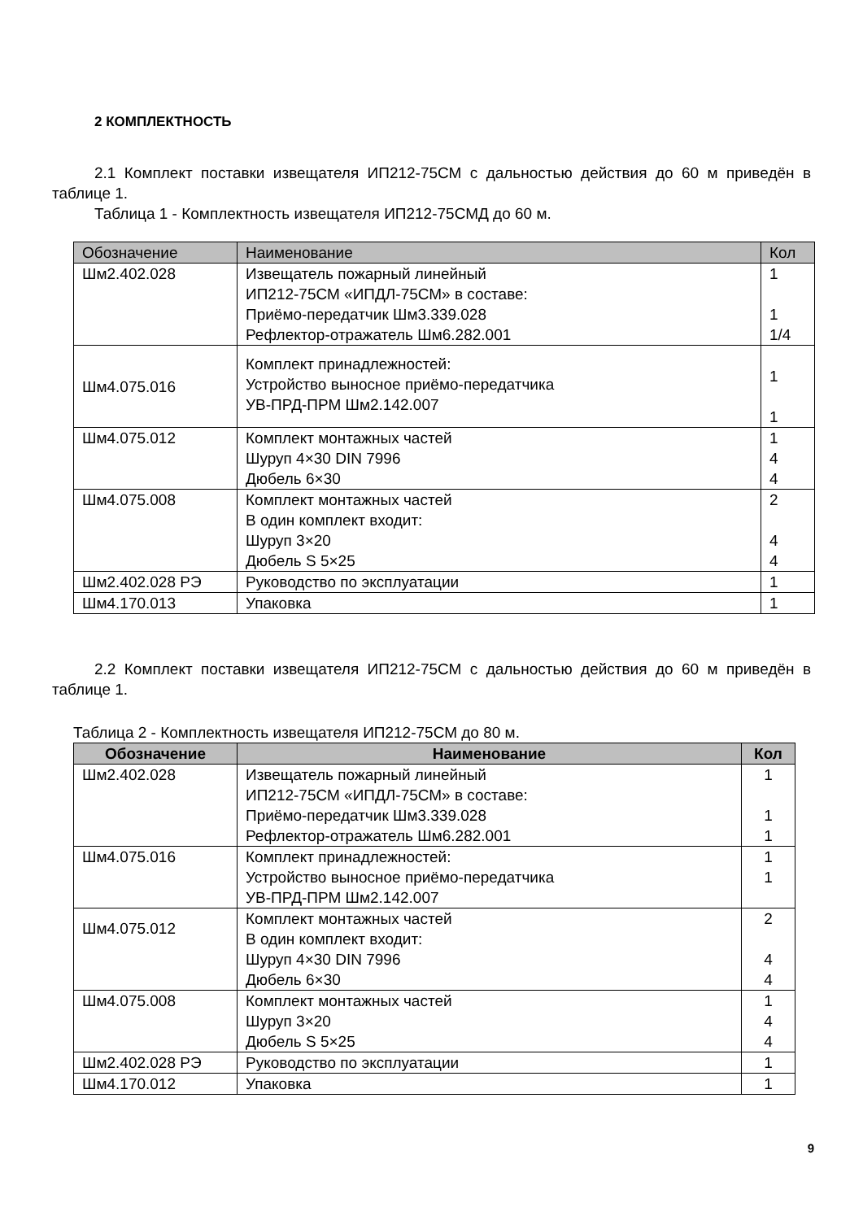2 КОМПЛЕКТНОСТЬ
2.1 Комплект поставки извещателя ИП212-75СМ с дальностью действия до 60 м приведён в таблице 1.
Таблица 1 - Комплектность извещателя ИП212-75СМД до 60 м.
| Обозначение | Наименование | Кол |
| --- | --- | --- |
| Шм2.402.028 | Извещатель пожарный линейный ИП212-75СМ «ИПДЛ-75СМ» в составе: Приёмо-передатчик Шм3.339.028 Рефлектор-отражатель Шм6.282.001 | 1 1 1/4 |
| Шм4.075.016 | Комплект принадлежностей: Устройство выносное приёмо-передатчика УВ-ПРД-ПРМ Шм2.142.007 | 1 1 |
| Шм4.075.012 | Комплект монтажных частей Шуруп 4×30 DIN 7996 Дюбель 6×30 | 1 4 4 |
| Шм4.075.008 | Комплект монтажных частей В один комплект входит: Шуруп 3×20 Дюбель S 5×25 | 2 4 4 |
| Шм2.402.028 РЭ | Руководство по эксплуатации | 1 |
| Шм4.170.013 | Упаковка | 1 |
2.2 Комплект поставки извещателя ИП212-75СМ с дальностью действия до 60 м приведён в таблице 1.
Таблица 2 - Комплектность извещателя ИП212-75СМ до 80 м.
| Обозначение | Наименование | Кол |
| --- | --- | --- |
| Шм2.402.028 | Извещатель пожарный линейный ИП212-75СМ «ИПДЛ-75СМ» в составе: Приёмо-передатчик Шм3.339.028 Рефлектор-отражатель Шм6.282.001 | 1 1 1 |
| Шм4.075.016 | Комплект принадлежностей: Устройство выносное приёмо-передатчика УВ-ПРД-ПРМ Шм2.142.007 | 1 1 |
| Шм4.075.012 | Комплект монтажных частей В один комплект входит: Шуруп 4×30 DIN 7996 Дюбель 6×30 | 2 4 4 |
| Шм4.075.008 | Комплект монтажных частей Шуруп 3×20 Дюбель S 5×25 | 1 4 4 |
| Шм2.402.028 РЭ | Руководство по эксплуатации | 1 |
| Шм4.170.012 | Упаковка | 1 |
9